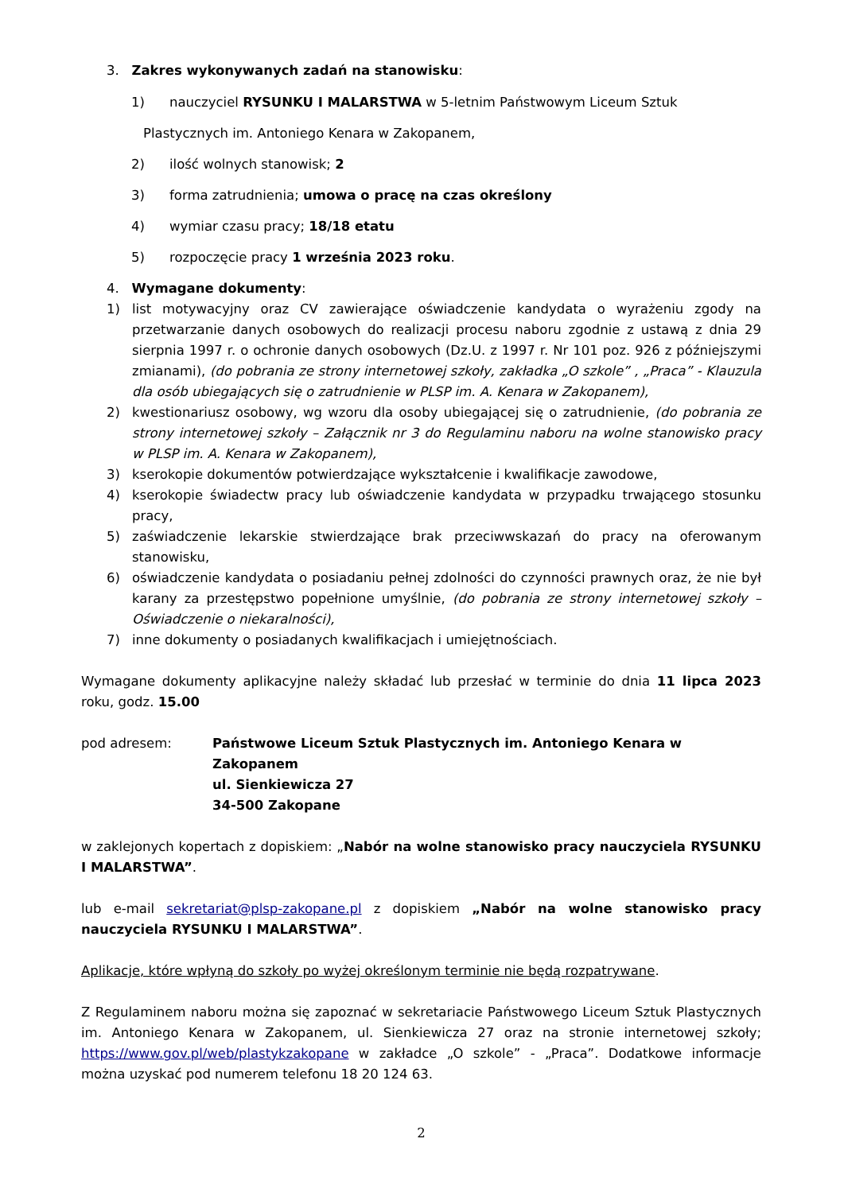3. Zakres wykonywanych zadań na stanowisku:
1) nauczyciel RYSUNKU I MALARSTWA w 5-letnim Państwowym Liceum Sztuk
Plastycznych im. Antoniego Kenara w Zakopanem,
2) ilość wolnych stanowisk; 2
3) forma zatrudnienia; umowa o pracę na czas określony
4) wymiar czasu pracy; 18/18 etatu
5) rozpoczęcie pracy 1 września 2023 roku.
4. Wymagane dokumenty:
1) list motywacyjny oraz CV zawierające oświadczenie kandydata o wyrażeniu zgody na przetwarzanie danych osobowych do realizacji procesu naboru zgodnie z ustawą z dnia 29 sierpnia 1997 r. o ochronie danych osobowych (Dz.U. z 1997 r. Nr 101 poz. 926 z późniejszymi zmianami), (do pobrania ze strony internetowej szkoły, zakładka „O szkole” , „Praca” - Klauzula dla osób ubiegających się o zatrudnienie w PLSP im. A. Kenara w Zakopanem),
2) kwestionariusz osobowy, wg wzoru dla osoby ubiegającej się o zatrudnienie, (do pobrania ze strony internetowej szkoły – Załącznik nr 3 do Regulaminu naboru na wolne stanowisko pracy w PLSP im. A. Kenara w Zakopanem),
3) kserokopie dokumentów potwierdzające wykształcenie i kwalifikacje zawodowe,
4) kserokopie świadectw pracy lub oświadczenie kandydata w przypadku trwającego stosunku pracy,
5) zaświadczenie lekarskie stwierdzające brak przeciwwskazań do pracy na oferowanym stanowisku,
6) oświadczenie kandydata o posiadaniu pełnej zdolności do czynności prawnych oraz, że nie był karany za przestępstwo popełnione umyślnie, (do pobrania ze strony internetowej szkoły – Oświadczenie o niekaralności),
7) inne dokumenty o posiadanych kwalifikacjach i umiejętnościach.
Wymagane dokumenty aplikacyjne należy składać lub przesłać w terminie do dnia 11 lipca 2023 roku, godz. 15.00
pod adresem: Państwowe Liceum Sztuk Plastycznych im. Antoniego Kenara w Zakopanem
ul. Sienkiewicza 27
34-500 Zakopane
w zaklejonych kopertach z dopiskiem: „Nabór na wolne stanowisko pracy nauczyciela RYSUNKU I MALARSTWA”.
lub e-mail sekretariat@plsp-zakopane.pl z dopiskiem „Nabór na wolne stanowisko pracy nauczyciela RYSUNKU I MALARSTWA”.
Aplikacje, które wpłyną do szkoły po wyżej określonym terminie nie będą rozpatrywane.
Z Regulaminem naboru można się zapoznać w sekretariacie Państwowego Liceum Sztuk Plastycznych im. Antoniego Kenara w Zakopanem, ul. Sienkiewicza 27 oraz na stronie internetowej szkoły; https://www.gov.pl/web/plastykzakopane w zakładce „O szkole” - „Praca”. Dodatkowe informacje można uzyskać pod numerem telefonu 18 20 124 63.
2